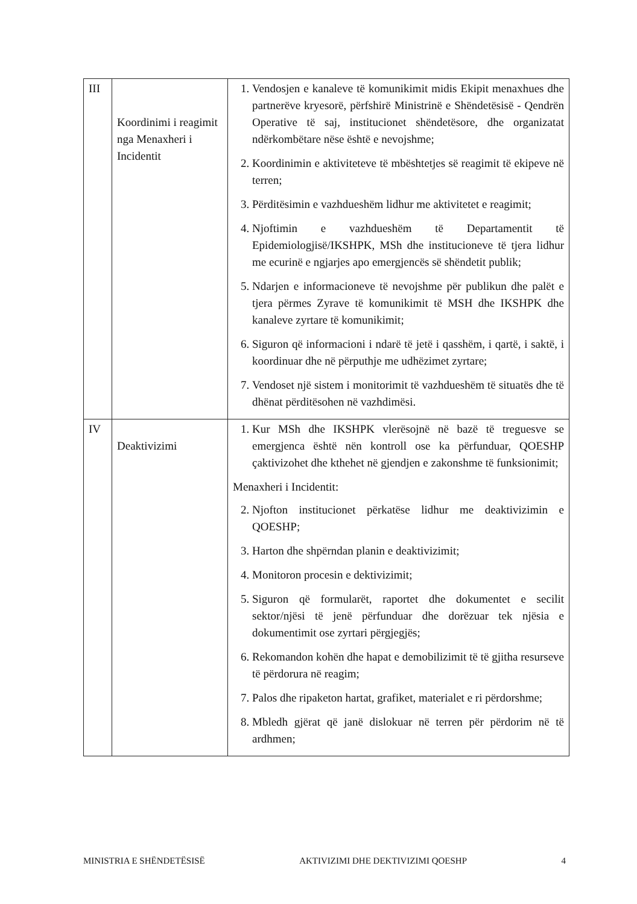| III | Koordinimi i reagimit nga Menaxheri i Incidentit | 1. Vendosjen e kanaleve të komunikimit midis Ekipit menaxhues dhe partnerëve kryesorë, përfshirë Ministrinë e Shëndetësisë - Qendrën Operative të saj, institucionet shëndetësore, dhe organizatat ndërkombëtare nëse është e nevojshme; 2. Koordinimin e aktiviteteve të mbështetjes së reagimit të ekipeve në terren; 3. Përditësimin e vazhdueshëm lidhur me aktivitetet e reagimit; 4. Njoftimin e vazhdueshëm të Departamentit të Epidemiologjisë/IKSHPK, MSh dhe institucioneve të tjera lidhur me ecurinë e ngjarjes apo emergjencës së shëndetit publik; 5. Ndarjen e informacioneve të nevojshme për publikun dhe palët e tjera përmes Zyrave të komunikimit të MSH dhe IKSHPK dhe kanaleve zyrtare të komunikimit; 6. Siguron që informacioni i ndarë të jetë i qasshëm, i qartë, i saktë, i koordinuar dhe në përputhje me udhëzimet zyrtare; 7. Vendoset një sistem i monitorimit të vazhdueshëm të situatës dhe të dhënat përditësohen në vazhdimësi. |
| IV | Deaktivizimi | 1. Kur MSh dhe IKSHPK vlerësojnë në bazë të treguesve se emergjenca është nën kontroll ose ka përfunduar, QOESHP çaktivizohet dhe kthehet në gjendjen e zakonshme të funksionimit; Menaxheri i Incidentit: 2. Njofton institucionet përkatëse lidhur me deaktivizimin e QOESHP; 3. Harton dhe shpërndan planin e deaktivizimit; 4. Monitoron procesin e dektivizimit; 5. Siguron që formularët, raportet dhe dokumentet e secilit sektor/njësi të jenë përfunduar dhe dorëzuar tek njësia e dokumentimit ose zyrtari përgjegjës; 6. Rekomandon kohën dhe hapat e demobilizimit të të gjitha resurseve të përdorura në reagim; 7. Palos dhe ripaketon hartat, grafiket, materialet e ri përdorshme; 8. Mbledh gjërat që janë dislokuar në terren për përdorim në të ardhmen; |
MINISTRIA E SHËNDETËSISË AKTIVIZIMI DHE DEKTIVIZIMI QOESHP 4